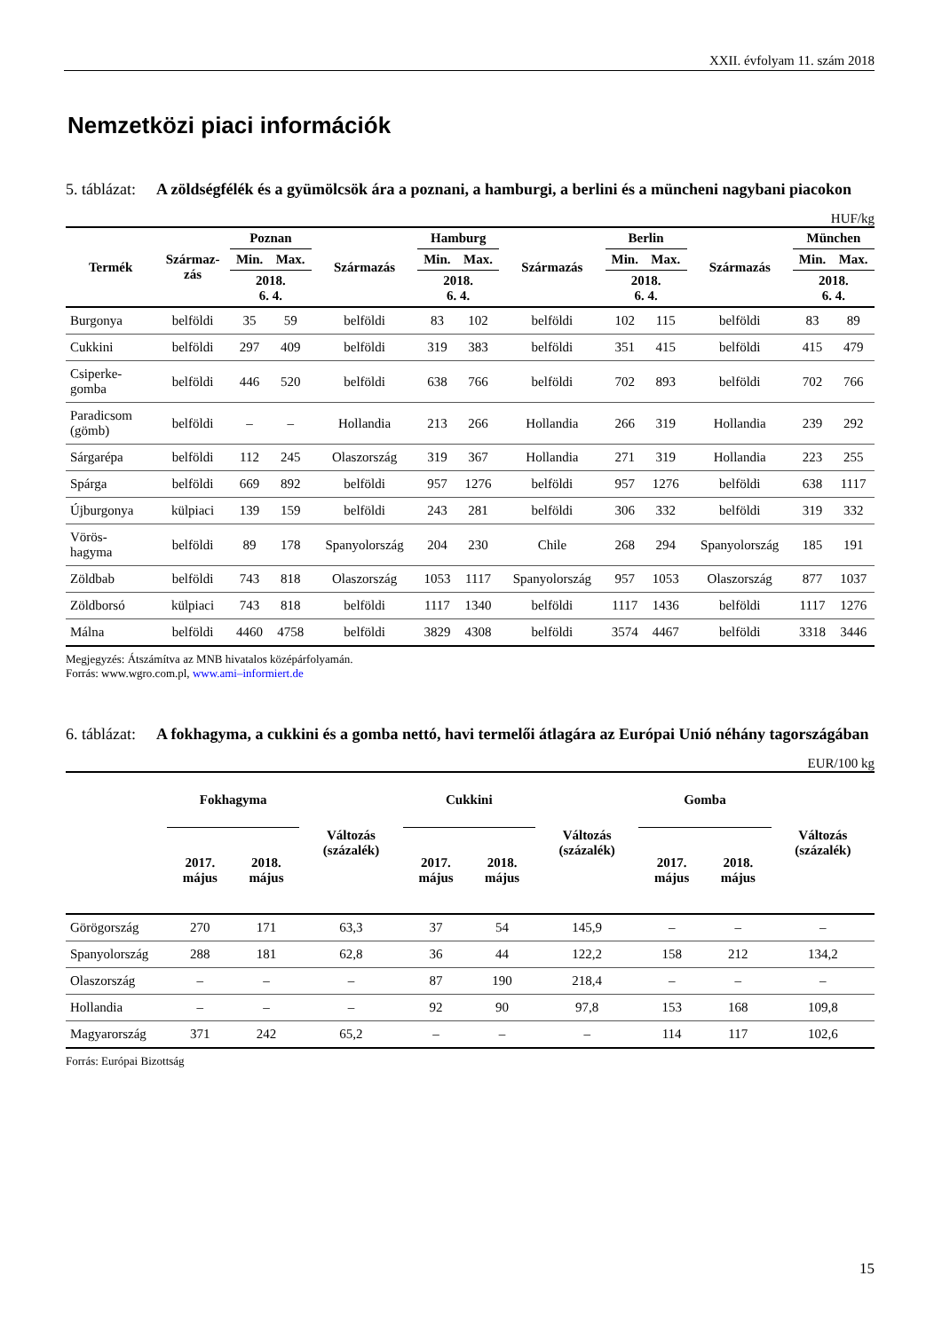XXII. évfolyam 11. szám 2018
Nemzetközi piaci információk
5. táblázat:
A zöldségfélék és a gyümölcsök ára a poznani, a hamburgi, a berlini és a müncheni nagybani piacokon
HUF/kg
| Termék | Származ- zás | Poznan | | Származás | Hamburg | | Származás | Berlin | | Származás | München | |
| --- | --- | --- | --- | --- | --- | --- | --- | --- | --- | --- | --- | --- |
| | | Min. | Max. | | Min. | Max. | | Min. | Max. | | Min. | Max. |
| | | 2018. 6. 4. | | | 2018. 6. 4. | | | 2018. 6. 4. | | | 2018. 6. 4. | |
| Burgonya | belföldi | 35 | 59 | belföldi | 83 | 102 | belföldi | 102 | 115 | belföldi | 83 | 89 |
| Cukkini | belföldi | 297 | 409 | belföldi | 319 | 383 | belföldi | 351 | 415 | belföldi | 415 | 479 |
| Csiperke- gomba | belföldi | 446 | 520 | belföldi | 638 | 766 | belföldi | 702 | 893 | belföldi | 702 | 766 |
| Paradicsom (gömb) | belföldi | – | – | Hollandia | 213 | 266 | Hollandia | 266 | 319 | Hollandia | 239 | 292 |
| Sárgarépa | belföldi | 112 | 245 | Olaszország | 319 | 367 | Hollandia | 271 | 319 | Hollandia | 223 | 255 |
| Spárga | belföldi | 669 | 892 | belföldi | 957 | 1276 | belföldi | 957 | 1276 | belföldi | 638 | 1117 |
| Újburgonya | külpiaci | 139 | 159 | belföldi | 243 | 281 | belföldi | 306 | 332 | belföldi | 319 | 332 |
| Vörös- hagyma | belföldi | 89 | 178 | Spanyolország | 204 | 230 | Chile | 268 | 294 | Spanyolország | 185 | 191 |
| Zöldbab | belföldi | 743 | 818 | Olaszország | 1053 | 1117 | Spanyolország | 957 | 1053 | Olaszország | 877 | 1037 |
| Zöldborsó | külpiaci | 743 | 818 | belföldi | 1117 | 1340 | belföldi | 1117 | 1436 | belföldi | 1117 | 1276 |
| Málna | belföldi | 4460 | 4758 | belföldi | 3829 | 4308 | belföldi | 3574 | 4467 | belföldi | 3318 | 3446 |
Megjegyzés: Átszámítva az MNB hivatalos középárfolyamán.
Forrás: www.wgro.com.pl, www.ami–informiert.de
6. táblázat:
A fokhagyma, a cukkini és a gomba nettó, havi termelői átlagára az Európai Unió néhány tagországában
EUR/100 kg
| | Fokhagyma | | Változás (százalék) | Cukkini | | Változás (százalék) | Gomba | | Változás (százalék) |
| --- | --- | --- | --- | --- | --- | --- | --- | --- | --- |
| | 2017. május | 2018. május | | 2017. május | 2018. május | | 2017. május | 2018. május | |
| Görögország | 270 | 171 | 63,3 | 37 | 54 | 145,9 | – | – | – |
| Spanyolország | 288 | 181 | 62,8 | 36 | 44 | 122,2 | 158 | 212 | 134,2 |
| Olaszország | – | – | – | 87 | 190 | 218,4 | – | – | – |
| Hollandia | – | – | – | 92 | 90 | 97,8 | 153 | 168 | 109,8 |
| Magyarország | 371 | 242 | 65,2 | – | – | – | 114 | 117 | 102,6 |
Forrás: Európai Bizottság
15